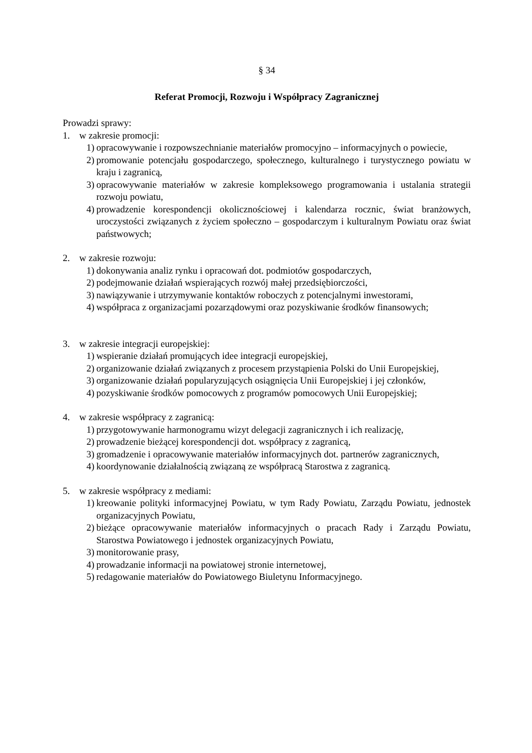§ 34
Referat Promocji, Rozwoju i Współpracy Zagranicznej
Prowadzi sprawy:
1. w zakresie promocji:
1) opracowywanie i rozpowszechnianie materiałów promocyjno – informacyjnych o powiecie,
2) promowanie potencjału gospodarczego, społecznego, kulturalnego i turystycznego powiatu w kraju i zagranicą,
3) opracowywanie materiałów w zakresie kompleksowego programowania i ustalania strategii rozwoju powiatu,
4) prowadzenie korespondencji okolicznościowej i kalendarza rocznic, świat branżowych, uroczystości związanych z życiem społeczno – gospodarczym i kulturalnym Powiatu oraz świat państwowych;
2. w zakresie rozwoju:
1) dokonywania analiz rynku i opracowań dot. podmiotów gospodarczych,
2) podejmowanie działań wspierających rozwój małej przedsiębiorczości,
3) nawiązywanie i utrzymywanie kontaktów roboczych z potencjalnymi inwestorami,
4) współpraca z organizacjami pozarządowymi oraz pozyskiwanie środków finansowych;
3. w zakresie integracji europejskiej:
1) wspieranie działań promujących idee integracji europejskiej,
2) organizowanie działań związanych z procesem przystąpienia Polski do Unii Europejskiej,
3) organizowanie działań popularyzujących osiągnięcia Unii Europejskiej i jej członków,
4) pozyskiwanie środków pomocowych z programów pomocowych Unii Europejskiej;
4. w zakresie współpracy z zagranicą:
1) przygotowywanie harmonogramu wizyt delegacji zagranicznych i ich realizację,
2) prowadzenie bieżącej korespondencji dot. współpracy z zagranicą,
3) gromadzenie i opracowywanie materiałów informacyjnych dot. partnerów zagranicznych,
4) koordynowanie działalnością związaną ze współpracą Starostwa z zagranicą.
5. w zakresie współpracy z mediami:
1) kreowanie polityki informacyjnej Powiatu, w tym Rady Powiatu, Zarządu Powiatu, jednostek organizacyjnych Powiatu,
2) bieżące opracowywanie materiałów informacyjnych o pracach Rady i Zarządu Powiatu, Starostwa Powiatowego i jednostek organizacyjnych Powiatu,
3) monitorowanie prasy,
4) prowadzanie informacji na powiatowej stronie internetowej,
5) redagowanie materiałów do Powiatowego Biuletynu Informacyjnego.